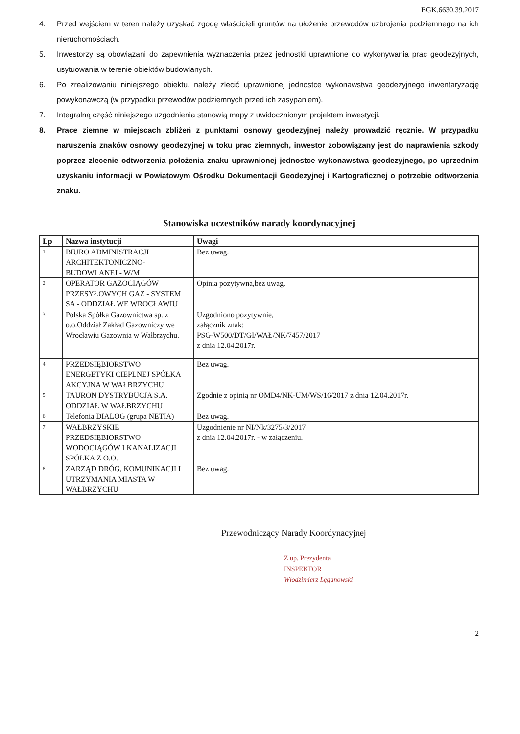BGK.6630.39.2017
4. Przed wejściem w teren należy uzyskać zgodę właścicieli gruntów na ułożenie przewodów uzbrojenia podziemnego na ich nieruchomościach.
5. Inwestorzy są obowiązani do zapewnienia wyznaczenia przez jednostki uprawnione do wykonywania prac geodezyjnych, usytuowania w terenie obiektów budowlanych.
6. Po zrealizowaniu niniejszego obiektu, należy zlecić uprawnionej jednostce wykonawstwa geodezyjnego inwentaryzację powykonawczą (w przypadku przewodów podziemnych przed ich zasypaniem).
7. Integralną część niniejszego uzgodnienia stanowią mapy z uwidocznionym projektem inwestycji.
8. Prace ziemne w miejscach zbliżeń z punktami osnowy geodezyjnej należy prowadzić ręcznie. W przypadku naruszenia znaków osnowy geodezyjnej w toku prac ziemnych, inwestor zobowiązany jest do naprawienia szkody poprzez zlecenie odtworzenia położenia znaku uprawnionej jednostce wykonawstwa geodezyjnego, po uprzednim uzyskaniu informacji w Powiatowym Ośrodku Dokumentacji Geodezyjnej i Kartograficznej o potrzebie odtworzenia znaku.
Stanowiska uczestników narady koordynacyjnej
| Lp | Nazwa instytucji | Uwagi |
| --- | --- | --- |
| 1 | BIURO ADMINISTRACJI ARCHITEKTONICZNO-BUDOWLANEJ - W/M | Bez uwag. |
| 2 | OPERATOR GAZOCIĄGÓW PRZESYŁOWYCH GAZ - SYSTEM SA - ODDZIAŁ WE WROCŁAWIU | Opinia pozytywna,bez uwag. |
| 3 | Polska Spółka Gazownictwa sp. z o.o.Oddział Zakład Gazowniczy we Wrocławiu Gazownia w Wałbrzychu. | Uzgodniono pozytywnie, załącznik znak: PSG-W500/DT/GI/WAŁ/NK/7457/2017 z dnia 12.04.2017r. |
| 4 | PRZEDSIĘBIORSTWO ENERGETYKI CIEPLNEJ SPÓŁKA AKCYJNA W WAŁBRZYCHU | Bez uwag. |
| 5 | TAURON DYSTRYBUCJA S.A. ODDZIAŁ W WAŁBRZYCHU | Zgodnie z opinią nr OMD4/NK-UM/WS/16/2017 z dnia 12.04.2017r. |
| 6 | Telefonia DIALOG (grupa NETIA) | Bez uwag. |
| 7 | WAŁBRZYSKIE PRZEDSIĘBIORSTWO WODOCIĄGÓW I KANALIZACJI SPÓŁKA Z O.O. | Uzgodnienie nr NI/Nk/3275/3/2017 z dnia 12.04.2017r. - w załączeniu. |
| 8 | ZARZĄD DRÓG, KOMUNIKACJI I UTRZYMANIA MIASTA W WAŁBRZYCHU | Bez uwag. |
Przewodniczący Narady Koordynacyjnej
Z up. Prezydenta
INSPEKTOR
Włodzimierz Łęganowski
2